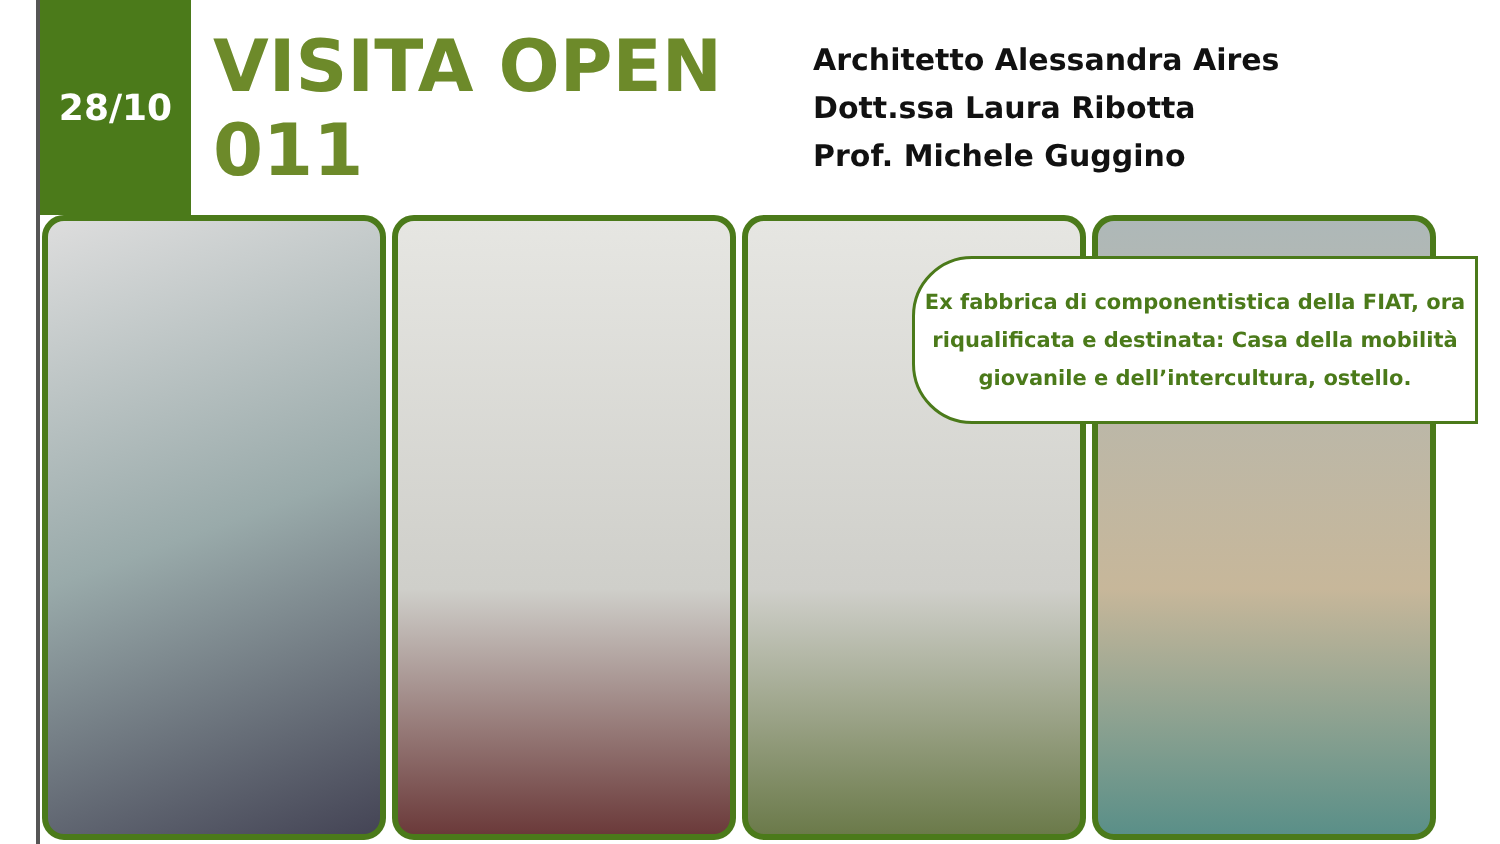28/10
VISITA OPEN 011
Architetto Alessandra Aires
Dott.ssa Laura Ribotta
Prof. Michele Guggino
Ex fabbrica di componentistica della FIAT, ora riqualificata e destinata: Casa della mobilità giovanile e dell’intercultura, ostello.